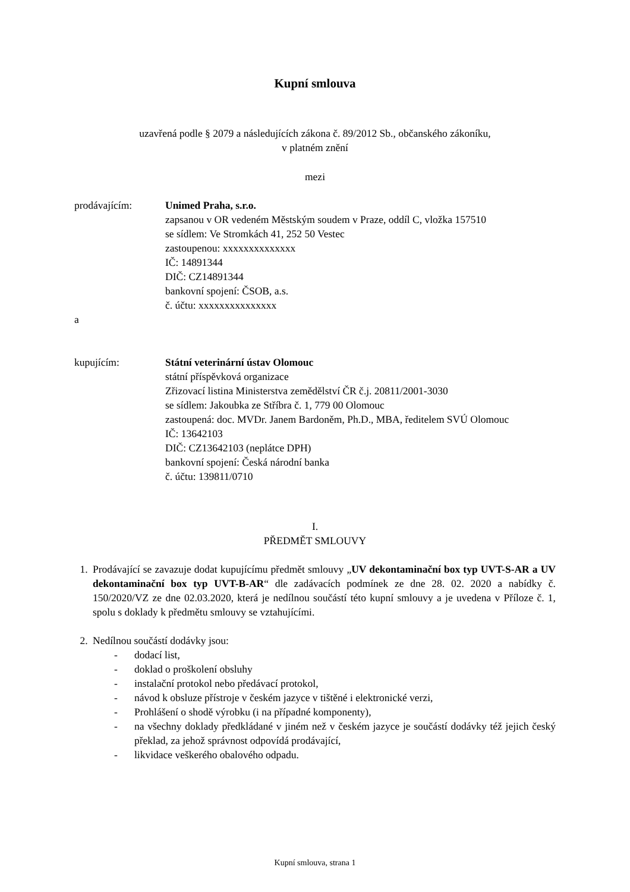Kupní smlouva
uzavřená podle § 2079 a následujících zákona č. 89/2012 Sb., občanského zákoníku,
v platném znění
mezi
prodávajícím: Unimed Praha, s.r.o.
zapsanou v OR vedeném Městským soudem v Praze, oddíl C, vložka 157510
se sídlem: Ve Stromkách 41, 252 50 Vestec
zastoupenou: xxxxxxxxxxxxxx
IČ: 14891344
DIČ: CZ14891344
bankovní spojení: ČSOB, a.s.
č. účtu: xxxxxxxxxxxxxxx
a
kupujícím: Státní veterinární ústav Olomouc
státní příspěvková organizace
Zřizovací listina Ministerstva zemědělství ČR č.j. 20811/2001-3030
se sídlem: Jakoubka ze Stříbra č. 1, 779 00 Olomouc
zastoupená: doc. MVDr. Janem Bardoněm, Ph.D., MBA, ředitelem SVÚ Olomouc
IČ: 13642103
DIČ: CZ13642103 (neplátce DPH)
bankovní spojení: Česká národní banka
č. účtu: 139811/0710
I.
PŘEDMĚT SMLOUVY
1. Prodávající se zavazuje dodat kupujícímu předmět smlouvy „UV dekontaminační box typ UVT-S-AR a UV dekontaminační box typ UVT-B-AR“ dle zadávacích podmínek ze dne 28. 02. 2020 a nabídky č. 150/2020/VZ ze dne 02.03.2020, která je nedílnou součástí této kupní smlouvy a je uvedena v Příloze č. 1, spolu s doklady k předmětu smlouvy se vztahujícími.
2. Nedílnou součástí dodávky jsou:
- dodací list,
- doklad o proškolení obsluhy
- instalační protokol nebo předávací protokol,
- návod k obsluze přístroje v českém jazyce v tištěné i elektronické verzi,
- Prohlášení o shodě výrobku (i na případné komponenty),
- na všechny doklady předkládané v jiném než v českém jazyce je součástí dodávky též jejich český překlad, za jehož správnost odpovídá prodávající,
- likvidace veškerého obalového odpadu.
Kupní smlouva, strana 1